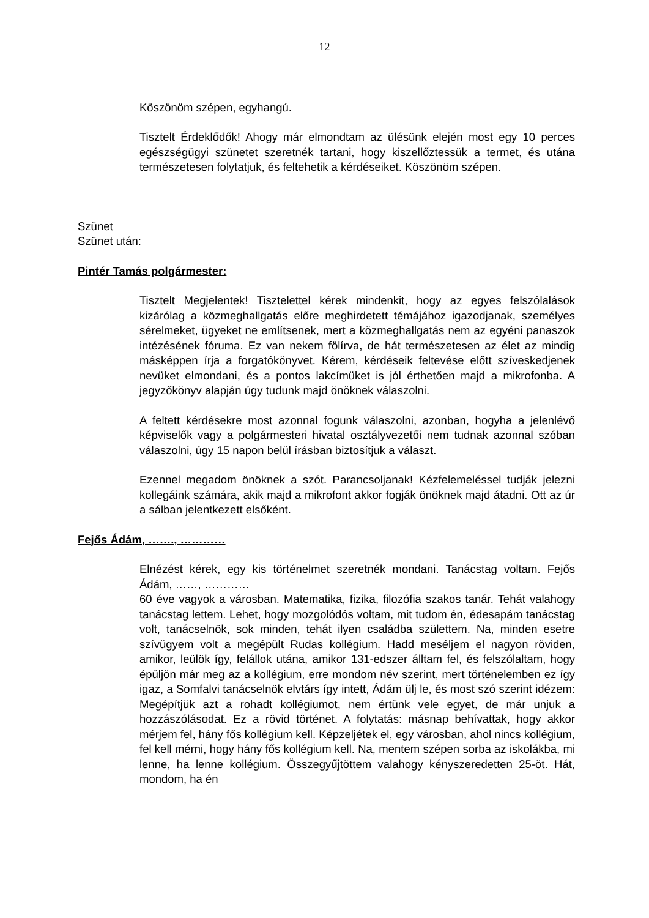12
Köszönöm szépen, egyhangú.
Tisztelt Érdeklődők! Ahogy már elmondtam az ülésünk elején most egy 10 perces egészségügyi szünetet szeretnék tartani, hogy kiszellőztessük a termet, és utána természetesen folytatjuk, és feltehetik a kérdéseiket. Köszönöm szépen.
Szünet
Szünet után:
Pintér Tamás polgármester:
Tisztelt Megjelentek! Tisztelettel kérek mindenkit, hogy az egyes felszólalások kizárólag a közmeghallgatás előre meghirdetett témájához igazodjanak, személyes sérelmeket, ügyeket ne említsenek, mert a közmeghallgatás nem az egyéni panaszok intézésének fóruma. Ez van nekem fölírva, de hát természetesen az élet az mindig másképpen írja a forgatókönyvet. Kérem, kérdéseik feltevése előtt szíveskedjenek nevüket elmondani, és a pontos lakcímüket is jól érthetően majd a mikrofonba. A jegyzőkönyv alapján úgy tudunk majd önöknek válaszolni.
A feltett kérdésekre most azonnal fogunk válaszolni, azonban, hogyha a jelenlévő képviselők vagy a polgármesteri hivatal osztályvezetői nem tudnak azonnal szóban válaszolni, úgy 15 napon belül írásban biztosítjuk a választ.
Ezennel megadom önöknek a szót. Parancsoljanak! Kézfelemeléssel tudják jelezni kollegáink számára, akik majd a mikrofont akkor fogják önöknek majd átadni. Ott az úr a sálban jelentkezett elsőként.
Fejős Ádám, ……., …………
Elnézést kérek, egy kis történelmet szeretnék mondani. Tanácstag voltam. Fejős Ádám, ……, …………
60 éve vagyok a városban. Matematika, fizika, filozófia szakos tanár. Tehát valahogy tanácstag lettem. Lehet, hogy mozgolódós voltam, mit tudom én, édesapám tanácstag volt, tanácselnök, sok minden, tehát ilyen családba születtem. Na, minden esetre szívügyem volt a megépült Rudas kollégium. Hadd meséljem el nagyon röviden, amikor, leülök így, felállok utána, amikor 131-edszer álltam fel, és felszólaltam, hogy épüljön már meg az a kollégium, erre mondom név szerint, mert történelemben ez így igaz, a Somfalvi tanácselnök elvtárs így intett, Ádám ülj le, és most szó szerint idézem: Megépítjük azt a rohadt kollégiumot, nem értünk vele egyet, de már unjuk a hozzászólásodat. Ez a rövid történet. A folytatás: másnap behívattak, hogy akkor mérjem fel, hány fős kollégium kell. Képzeljétek el, egy városban, ahol nincs kollégium, fel kell mérni, hogy hány fős kollégium kell. Na, mentem szépen sorba az iskolákba, mi lenne, ha lenne kollégium. Összegyűjtöttem valahogy kényszeredetten 25-öt. Hát, mondom, ha én